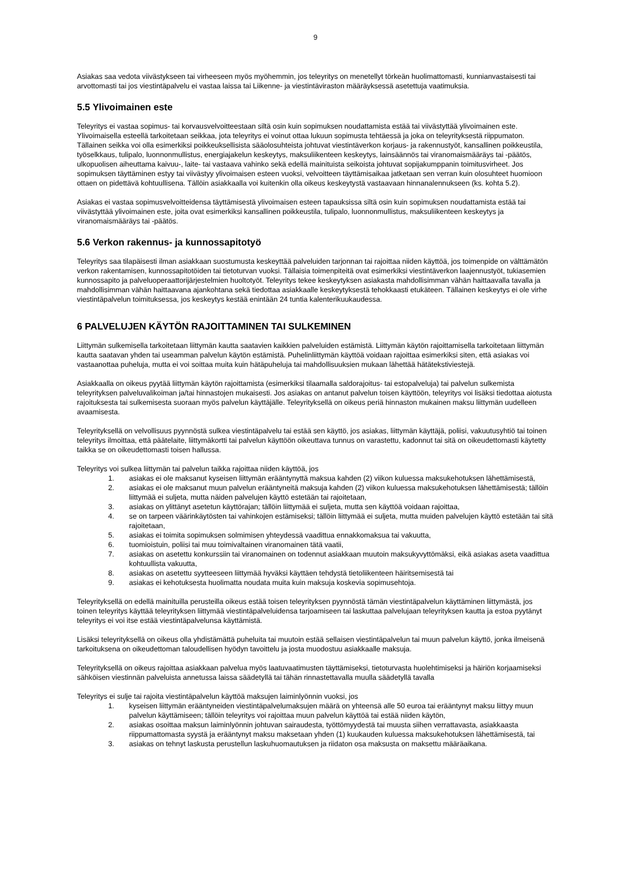9
Asiakas saa vedota viivästykseen tai virheeseen myös myöhemmin, jos teleyritys on menetellyt törkeän huolimattomasti, kunnianvastaisesti tai arvottomasti tai jos viestintäpalvelu ei vastaa laissa tai Liikenne- ja viestintäviraston määräyksessä asetettuja vaatimuksia.
5.5 Ylivoimainen este
Teleyritys ei vastaa sopimus- tai korvausvelvoitteestaan siltä osin kuin sopimuksen noudattamista estää tai viivästyttää ylivoimainen este. Ylivoimaisella esteellä tarkoitetaan seikkaa, jota teleyritys ei voinut ottaa lukuun sopimusta tehtäessä ja joka on teleyrityksestä riippumaton. Tällainen seikka voi olla esimerkiksi poikkeuksellisista sääolosuhteista johtuvat viestintäverkon korjaus- ja rakennustyöt, kansallinen poikkeustila, työselkkaus, tulipalo, luonnonmullistus, energiajakelun keskeytys, maksuliikenteen keskeytys, lainsäännös tai viranomaismääräys tai -päätös, ulkopuolisen aiheuttama kaivuu-, laite- tai vastaava vahinko sekä edellä mainituista seikoista johtuvat sopijakumppanin toimitusvirheet. Jos sopimuksen täyttäminen estyy tai viivästyy ylivoimaisen esteen vuoksi, velvoitteen täyttämisaikaa jatketaan sen verran kuin olosuhteet huomioon ottaen on pidettävä kohtuullisena. Tällöin asiakkaalla voi kuitenkin olla oikeus keskeytystä vastaavaan hinnanalennukseen (ks. kohta 5.2).
Asiakas ei vastaa sopimusvelvoitteidensa täyttämisestä ylivoimaisen esteen tapauksissa siltä osin kuin sopimuksen noudattamista estää tai viivästyttää ylivoimainen este, joita ovat esimerkiksi kansallinen poikkeustila, tulipalo, luonnonmullistus, maksuliikenteen keskeytys ja viranomaismääräys tai -päätös.
5.6 Verkon rakennus- ja kunnossapitotyö
Teleyritys saa tilapäisesti ilman asiakkaan suostumusta keskeyttää palveluiden tarjonnan tai rajoittaa niiden käyttöä, jos toimenpide on välttämätön verkon rakentamisen, kunnossapitotöiden tai tietoturvan vuoksi. Tällaisia toimenpiteitä ovat esimerkiksi viestintäverkon laajennustyöt, tukiasemien kunnossapito ja palveluoperaattorijärjestelmien huoltotyöt. Teleyritys tekee keskeytyksen asiakasta mahdollisimman vähän haittaavalla tavalla ja mahdollisimman vähän haittaavana ajankohtana sekä tiedottaa asiakkaalle keskeytyksestä tehokkaasti etukäteen. Tällainen keskeytys ei ole virhe viestintäpalvelun toimituksessa, jos keskeytys kestää enintään 24 tuntia kalenterikuukaudessa.
6 PALVELUJEN KÄYTÖN RAJOITTAMINEN TAI SULKEMINEN
Liittymän sulkemisella tarkoitetaan liittymän kautta saatavien kaikkien palveluiden estämistä. Liittymän käytön rajoittamisella tarkoitetaan liittymän kautta saatavan yhden tai useamman palvelun käytön estämistä. Puhelinliittymän käyttöä voidaan rajoittaa esimerkiksi siten, että asiakas voi vastaanottaa puheluja, mutta ei voi soittaa muita kuin hätäpuheluja tai mahdollisuuksien mukaan lähettää hätätekstiviestejä.
Asiakkaalla on oikeus pyytää liittymän käytön rajoittamista (esimerkiksi tilaamalla saldorajoitus- tai estopalveluja) tai palvelun sulkemista teleyrityksen palveluvalikoiman ja/tai hinnastojen mukaisesti. Jos asiakas on antanut palvelun toisen käyttöön, teleyritys voi lisäksi tiedottaa aiotusta rajoituksesta tai sulkemisesta suoraan myös palvelun käyttäjälle. Teleyrityksellä on oikeus periä hinnaston mukainen maksu liittymän uudelleen avaamisesta.
Teleyrityksellä on velvollisuus pyynnöstä sulkea viestintäpalvelu tai estää sen käyttö, jos asiakas, liittymän käyttäjä, poliisi, vakuutusyhtiö tai toinen teleyritys ilmoittaa, että päätelaite, liittymäkortti tai palvelun käyttöön oikeuttava tunnus on varastettu, kadonnut tai sitä on oikeudettomasti käytetty taikka se on oikeudettomasti toisen hallussa.
Teleyritys voi sulkea liittymän tai palvelun taikka rajoittaa niiden käyttöä, jos
1. asiakas ei ole maksanut kyseisen liittymän erääntynyttä maksua kahden (2) viikon kuluessa maksukehotuksen lähettämisestä,
2. asiakas ei ole maksanut muun palvelun erääntyneitä maksuja kahden (2) viikon kuluessa maksukehotuksen lähettämisestä; tällöin liittymää ei suljeta, mutta näiden palvelujen käyttö estetään tai rajoitetaan,
3. asiakas on ylittänyt asetetun käyttörajan; tällöin liittymää ei suljeta, mutta sen käyttöä voidaan rajoittaa,
4. se on tarpeen väärinkäytösten tai vahinkojen estämiseksi; tällöin liittymää ei suljeta, mutta muiden palvelujen käyttö estetään tai sitä rajoitetaan,
5. asiakas ei toimita sopimuksen solmimisen yhteydessä vaadittua ennakkomaksua tai vakuutta,
6. tuomioistuin, poliisi tai muu toimivaltainen viranomainen tätä vaatii,
7. asiakas on asetettu konkurssiin tai viranomainen on todennut asiakkaan muutoin maksukyvyttömäksi, eikä asiakas aseta vaadittua kohtuullista vakuutta,
8. asiakas on asetettu syytteeseen liittymää hyväksi käyttäen tehdystä tietoliikenteen häiritsemisestä tai
9. asiakas ei kehotuksesta huolimatta noudata muita kuin maksuja koskevia sopimusehtoja.
Teleyrityksellä on edellä mainituilla perusteilla oikeus estää toisen teleyrityksen pyynnöstä tämän viestintäpalvelun käyttäminen liittymästä, jos toinen teleyritys käyttää teleyrityksen liittymää viestintäpalveluidensa tarjoamiseen tai laskuttaa palvelujaan teleyrityksen kautta ja estoa pyytänyt teleyritys ei voi itse estää viestintäpalvelunsa käyttämistä.
Lisäksi teleyrityksellä on oikeus olla yhdistämättä puheluita tai muutoin estää sellaisen viestintäpalvelun tai muun palvelun käyttö, jonka ilmeisenä tarkoituksena on oikeudettoman taloudellisen hyödyn tavoittelu ja josta muodostuu asiakkaalle maksuja.
Teleyrityksellä on oikeus rajoittaa asiakkaan palvelua myös laatuvaatimusten täyttämiseksi, tietoturvasta huolehtimiseksi ja häiriön korjaamiseksi sähköisen viestinnän palveluista annetussa laissa säädetyllä tai tähän rinnastettavalla muulla säädetyllä tavalla
Teleyritys ei sulje tai rajoita viestintäpalvelun käyttöä maksujen laiminlyönnin vuoksi, jos
1. kyseisen liittymän erääntyneiden viestintäpalvelumaksujen määrä on yhteensä alle 50 euroa tai erääntynyt maksu liittyy muun palvelun käyttämiseen; tällöin teleyritys voi rajoittaa muun palvelun käyttöä tai estää niiden käytön,
2. asiakas osoittaa maksun laiminlyönnin johtuvan sairaudesta, työttömyydestä tai muusta siihen verrattavasta, asiakkaasta riippumattomasta syystä ja erääntynyt maksu maksetaan yhden (1) kuukauden kuluessa maksukehotuksen lähettämisestä, tai
3. asiakas on tehnyt laskusta perustellun laskuhuomautuksen ja riidaton osa maksusta on maksettu määräaikana.